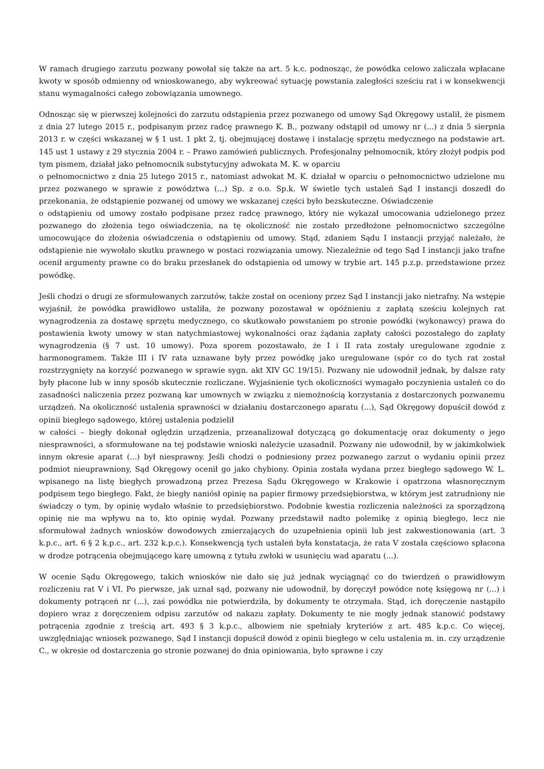W ramach drugiego zarzutu pozwany powołał się także na art. 5 k.c. podnosząc, że powódka celowo zaliczała wpłacane kwoty w sposób odmienny od wnioskowanego, aby wykreować sytuację powstania zaległości sześciu rat i w konsekwencji stanu wymagalności całego zobowiązania umownego.
Odnosząc się w pierwszej kolejności do zarzutu odstąpienia przez pozwanego od umowy Sąd Okręgowy ustalił, że pismem z dnia 27 lutego 2015 r., podpisanym przez radcę prawnego K. B., pozwany odstąpił od umowy nr (...) z dnia 5 sierpnia 2013 r. w części wskazanej w § 1 ust. 1 pkt 2, tj. obejmującej dostawę i instalację sprzętu medycznego na podstawie art. 145 ust 1 ustawy z 29 stycznia 2004 r. – Prawo zamówień publicznych. Profesjonalny pełnomocnik, który złożył podpis pod tym pismem, działał jako pełnomocnik substytucyjny adwokata M. K. w oparciu
o pełnomocnictwo z dnia 25 lutego 2015 r., natomiast adwokat M. K. działał w oparciu o pełnomocnictwo udzielone mu przez pozwanego w sprawie z powództwa (...) Sp. z o.o. Sp.k. W świetle tych ustaleń Sąd I instancji doszedł do przekonania, że odstąpienie pozwanej od umowy we wskazanej części było bezskuteczne. Oświadczenie
o odstąpieniu od umowy zostało podpisane przez radcę prawnego, który nie wykazał umocowania udzielonego przez pozwanego do złożenia tego oświadczenia, na tę okoliczność nie zostało przedłożone pełnomocnictwo szczególne umocowujące do złożenia oświadczenia o odstąpieniu od umowy. Stąd, zdaniem Sądu I instancji przyjąć należało, że odstąpienie nie wywołało skutku prawnego w postaci rozwiązania umowy. Niezależnie od tego Sąd I instancji jako trafne ocenił argumenty prawne co do braku przesłanek do odstąpienia od umowy w trybie art. 145 p.z.p. przedstawione przez powódkę.
Jeśli chodzi o drugi ze sformułowanych zarzutów, także został on oceniony przez Sąd I instancji jako nietrafny. Na wstępie wyjaśnił, że powódka prawidłowo ustaliła, że pozwany pozostawał w opóźnieniu z zapłatą sześciu kolejnych rat wynagrodzenia za dostawę sprzętu medycznego, co skutkowało powstaniem po stronie powódki (wykonawcy) prawa do postawienia kwoty umowy w stan natychmiastowej wykonalności oraz żądania zapłaty całości pozostałego do zapłaty wynagrodzenia (§ 7 ust. 10 umowy). Poza sporem pozostawało, że I i II rata zostały uregulowane zgodnie z harmonogramem. Także III i IV rata uznawane były przez powódkę jako uregulowane (spór co do tych rat został rozstrzygnięty na korzyść pozwanego w sprawie sygn. akt XIV GC 19/15). Pozwany nie udowodnił jednak, by dalsze raty były płacone lub w inny sposób skutecznie rozliczane. Wyjaśnienie tych okoliczności wymagało poczynienia ustaleń co do zasadności naliczenia przez pozwaną kar umownych w związku z niemożnością korzystania z dostarczonych pozwanemu urządzeń. Na okoliczność ustalenia sprawności w działaniu dostarczonego aparatu (...), Sąd Okręgowy dopuścił dowód z opinii biegłego sądowego, której ustalenia podzielił
w całości – biegły dokonał oględzin urządzenia, przeanalizował dotyczącą go dokumentację oraz dokumenty o jego niesprawności, a sformułowane na tej podstawie wnioski należycie uzasadnił. Pozwany nie udowodnił, by w jakimkolwiek innym okresie aparat (...) był niesprawny. Jeśli chodzi o podniesiony przez pozwanego zarzut o wydaniu opinii przez podmiot nieuprawniony, Sąd Okręgowy ocenił go jako chybiony. Opinia została wydana przez biegłego sądowego W. L. wpisanego na listę biegłych prowadzoną przez Prezesa Sądu Okręgowego w Krakowie i opatrzona własnoręcznym podpisem tego biegłego. Fakt, że biegły naniósł opinię na papier firmowy przedsiębiorstwa, w którym jest zatrudniony nie świadczy o tym, by opinię wydało właśnie to przedsiębiorstwo. Podobnie kwestia rozliczenia należności za sporządzoną opinię nie ma wpływu na to, kto opinię wydał. Pozwany przedstawił nadto polemikę z opinią biegłego, lecz nie sformułował żadnych wniosków dowodowych zmierzających do uzupełnienia opinii lub jest zakwestionowania (art. 3 k.p.c., art. 6 § 2 k.p.c., art. 232 k.p.c.). Konsekwencją tych ustaleń była konstatacja, że rata V została częściowo spłacona w drodze potrącenia obejmującego karę umowną z tytułu zwłoki w usunięciu wad aparatu (...).
W ocenie Sądu Okręgowego, takich wniosków nie dało się już jednak wyciągnąć co do twierdzeń o prawidłowym rozliczeniu rat V i VI. Po pierwsze, jak uznał sąd, pozwany nie udowodnił, by doręczył powódce notę księgową nr (...) i dokumenty potrąceń nr (...), zaś powódka nie potwierdziła, by dokumenty te otrzymała. Stąd, ich doręczenie nastąpiło dopiero wraz z doręczeniem odpisu zarzutów od nakazu zapłaty. Dokumenty te nie mogły jednak stanowić podstawy potrącenia zgodnie z treścią art. 493 § 3 k.p.c., albowiem nie spełniały kryteriów z art. 485 k.p.c. Co więcej, uwzględniając wniosek pozwanego, Sąd I instancji dopuścił dowód z opinii biegłego w celu ustalenia m. in. czy urządzenie C., w okresie od dostarczenia go stronie pozwanej do dnia opiniowania, było sprawne i czy